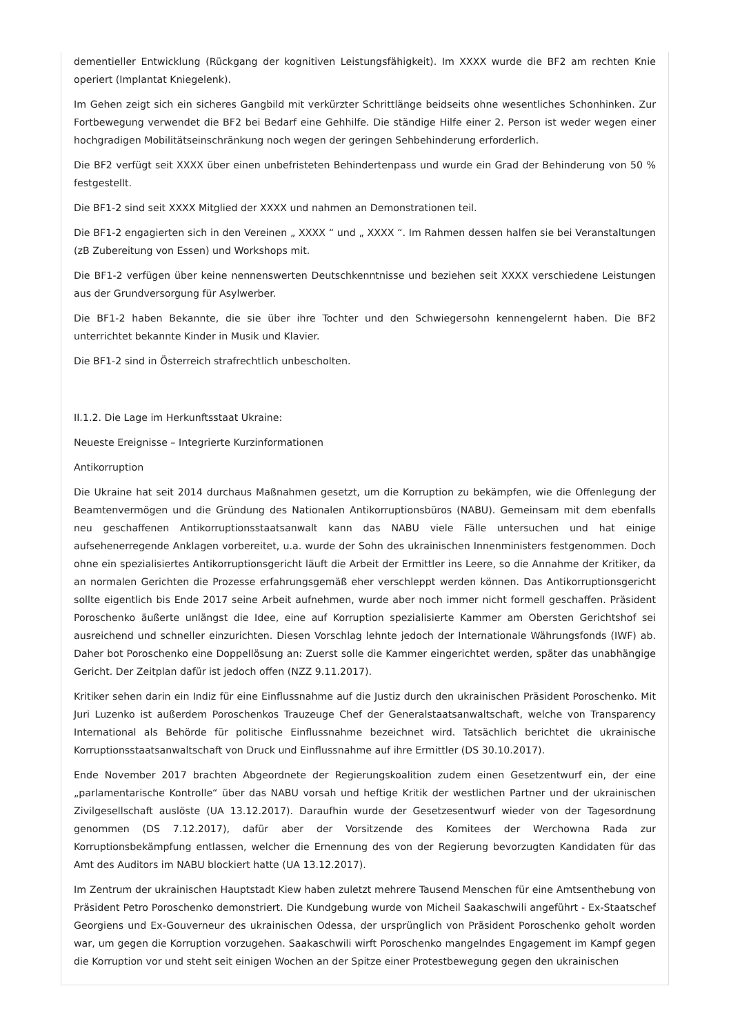dementieller Entwicklung (Rückgang der kognitiven Leistungsfähigkeit). Im XXXX wurde die BF2 am rechten Knie operiert (Implantat Kniegelenk).
Im Gehen zeigt sich ein sicheres Gangbild mit verkürzter Schrittlänge beidseits ohne wesentliches Schonhinken. Zur Fortbewegung verwendet die BF2 bei Bedarf eine Gehhilfe. Die ständige Hilfe einer 2. Person ist weder wegen einer hochgradigen Mobilitätseinschränkung noch wegen der geringen Sehbehinderung erforderlich.
Die BF2 verfügt seit XXXX über einen unbefristeten Behindertenpass und wurde ein Grad der Behinderung von 50 % festgestellt.
Die BF1-2 sind seit XXXX Mitglied der XXXX und nahmen an Demonstrationen teil.
Die BF1-2 engagierten sich in den Vereinen „ XXXX “ und „ XXXX “. Im Rahmen dessen halfen sie bei Veranstaltungen (zB Zubereitung von Essen) und Workshops mit.
Die BF1-2 verfügen über keine nennenswerten Deutschkenntnisse und beziehen seit XXXX verschiedene Leistungen aus der Grundversorgung für Asylwerber.
Die BF1-2 haben Bekannte, die sie über ihre Tochter und den Schwiegersohn kennengelernt haben. Die BF2 unterrichtet bekannte Kinder in Musik und Klavier.
Die BF1-2 sind in Österreich strafrechtlich unbescholten.
II.1.2. Die Lage im Herkunftsstaat Ukraine:
Neueste Ereignisse – Integrierte Kurzinformationen
Antikorruption
Die Ukraine hat seit 2014 durchaus Maßnahmen gesetzt, um die Korruption zu bekämpfen, wie die Offenlegung der Beamtenvermögen und die Gründung des Nationalen Antikorruptionsbüros (NABU). Gemeinsam mit dem ebenfalls neu geschaffenen Antikorruptionsstaatsanwalt kann das NABU viele Fälle untersuchen und hat einige aufsehenerregende Anklagen vorbereitet, u.a. wurde der Sohn des ukrainischen Innenministers festgenommen. Doch ohne ein spezialisiertes Antikorruptionsgericht läuft die Arbeit der Ermittler ins Leere, so die Annahme der Kritiker, da an normalen Gerichten die Prozesse erfahrungsgemäß eher verschleppt werden können. Das Antikorruptionsgericht sollte eigentlich bis Ende 2017 seine Arbeit aufnehmen, wurde aber noch immer nicht formell geschaffen. Präsident Poroschenko äußerte unlängst die Idee, eine auf Korruption spezialisierte Kammer am Obersten Gerichtshof sei ausreichend und schneller einzurichten. Diesen Vorschlag lehnte jedoch der Internationale Währungsfonds (IWF) ab. Daher bot Poroschenko eine Doppellösung an: Zuerst solle die Kammer eingerichtet werden, später das unabhängige Gericht. Der Zeitplan dafür ist jedoch offen (NZZ 9.11.2017).
Kritiker sehen darin ein Indiz für eine Einflussnahme auf die Justiz durch den ukrainischen Präsident Poroschenko. Mit Juri Luzenko ist außerdem Poroschenkos Trauzeuge Chef der Generalstaatsanwaltschaft, welche von Transparency International als Behörde für politische Einflussnahme bezeichnet wird. Tatsächlich berichtet die ukrainische Korruptionsstaatsanwaltschaft von Druck und Einflussnahme auf ihre Ermittler (DS 30.10.2017).
Ende November 2017 brachten Abgeordnete der Regierungskoalition zudem einen Gesetzentwurf ein, der eine „parlamentarische Kontrolle“ über das NABU vorsah und heftige Kritik der westlichen Partner und der ukrainischen Zivilgesellschaft auslöste (UA 13.12.2017). Daraufhin wurde der Gesetzesentwurf wieder von der Tagesordnung genommen (DS 7.12.2017), dafür aber der Vorsitzende des Komitees der Werchowna Rada zur Korruptionsbekämpfung entlassen, welcher die Ernennung des von der Regierung bevorzugten Kandidaten für das Amt des Auditors im NABU blockiert hatte (UA 13.12.2017).
Im Zentrum der ukrainischen Hauptstadt Kiew haben zuletzt mehrere Tausend Menschen für eine Amtsenthebung von Präsident Petro Poroschenko demonstriert. Die Kundgebung wurde von Micheil Saakaschwili angeführt - Ex-Staatschef Georgiens und Ex-Gouverneur des ukrainischen Odessa, der ursprünglich von Präsident Poroschenko geholt worden war, um gegen die Korruption vorzugehen. Saakaschwili wirft Poroschenko mangelndes Engagement im Kampf gegen die Korruption vor und steht seit einigen Wochen an der Spitze einer Protestbewegung gegen den ukrainischen